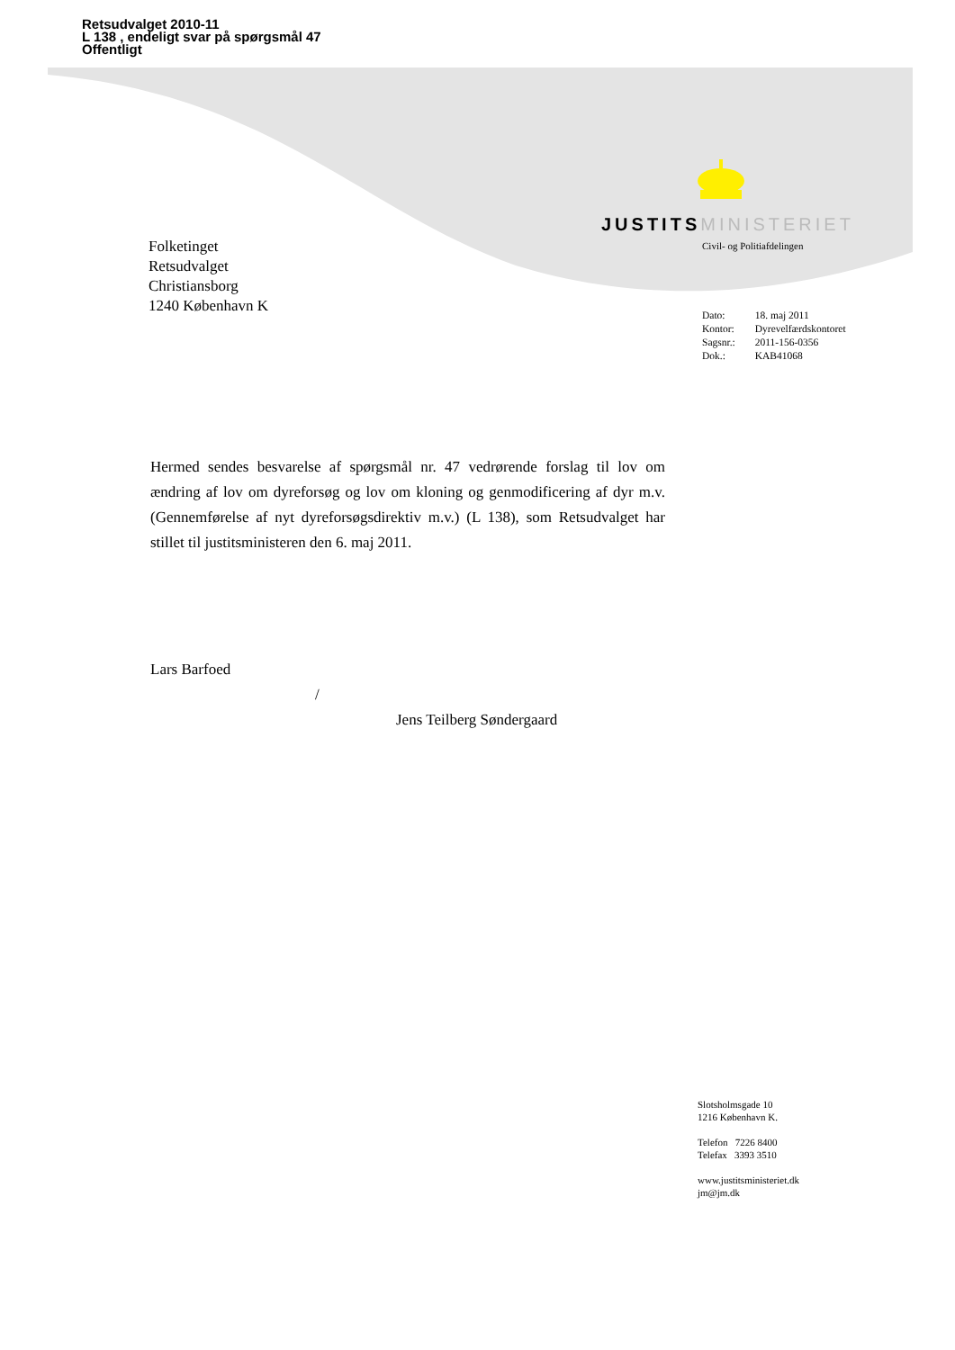Retsudvalget 2010-11
L 138 , endeligt svar på spørgsmål 47
Offentligt
JUSTITS MINISTERIET
Civil- og Politiafdelingen
Folketinget
Retsudvalget
Christiansborg
1240 København K
| Dato: | 18. maj 2011 |
| Kontor: | Dyrevelfærdskontoret |
| Sagsnr.: | 2011-156-0356 |
| Dok.: | KAB41068 |
Hermed sendes besvarelse af spørgsmål nr. 47 vedrørende forslag til lov om ændring af lov om dyreforsøg og lov om kloning og genmodificering af dyr m.v. (Gennemførelse af nyt dyreforsøgsdirektiv m.v.) (L 138), som Retsudvalget har stillet til justitsministeren den 6. maj 2011.
Lars Barfoed
/
Jens Teilberg Søndergaard
Slotsholmsgade 10
1216 København K.
Telefon 7226 8400
Telefax 3393 3510
www.justitsministeriet.dk
jm@jm.dk